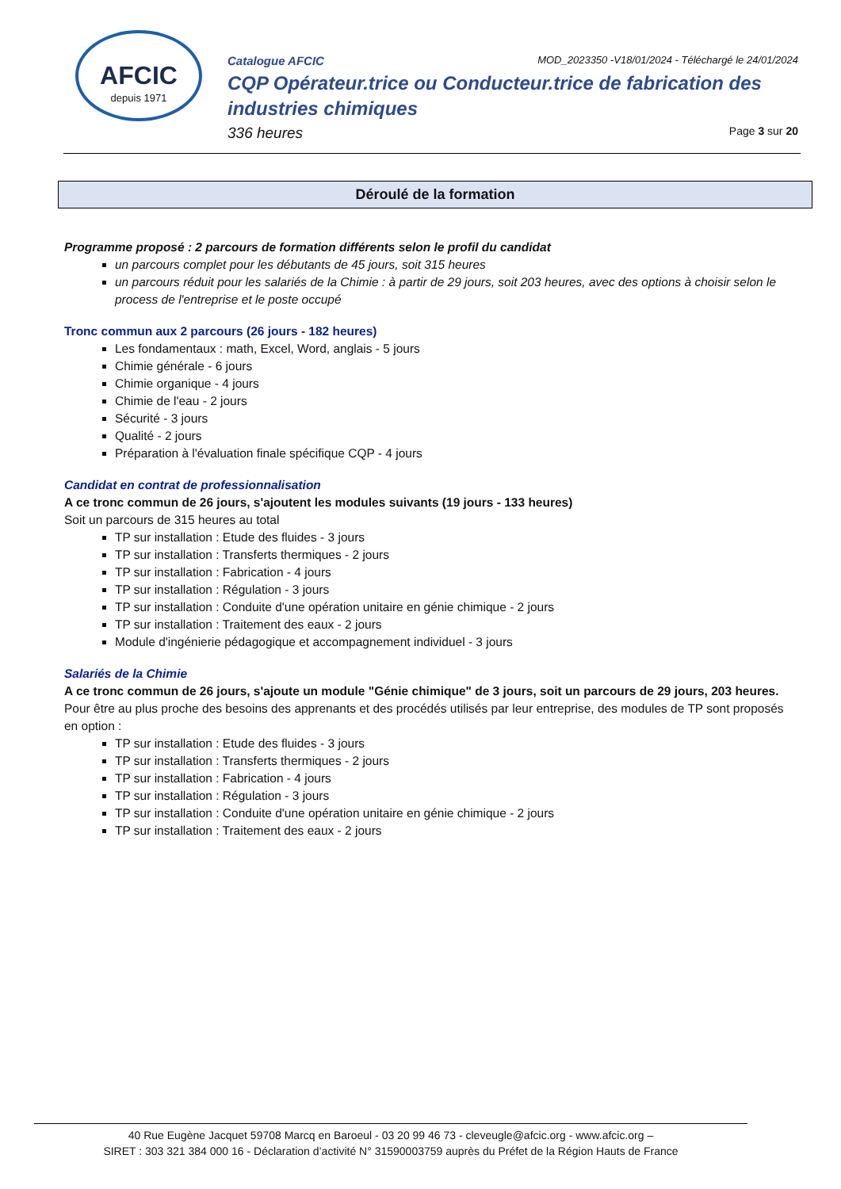AFCIC
depuis 1971
Catalogue AFCIC MOD_2023350 -V18/01/2024 - Téléchargé le 24/01/2024
CQP Opérateur.trice ou Conducteur.trice de fabrication des industries chimiques
336 heures Page 3 sur 20
Déroulé de la formation
Programme proposé : 2 parcours de formation différents selon le profil du candidat
un parcours complet pour les débutants de 45 jours, soit 315 heures
un parcours réduit pour les salariés de la Chimie : à partir de 29 jours, soit 203 heures, avec des options à choisir selon le process de l'entreprise et le poste occupé
Tronc commun aux 2 parcours (26 jours - 182 heures)
Les fondamentaux : math, Excel, Word, anglais - 5 jours
Chimie générale - 6 jours
Chimie organique - 4 jours
Chimie de l'eau - 2 jours
Sécurité - 3 jours
Qualité - 2 jours
Préparation à l'évaluation finale spécifique CQP - 4 jours
Candidat en contrat de professionnalisation
A ce tronc commun de 26 jours, s'ajoutent les modules suivants (19 jours - 133 heures)
Soit un parcours de 315 heures au total
TP sur installation : Etude des fluides - 3 jours
TP sur installation : Transferts thermiques - 2 jours
TP sur installation : Fabrication - 4 jours
TP sur installation : Régulation - 3 jours
TP sur installation : Conduite d'une opération unitaire en génie chimique - 2 jours
TP sur installation : Traitement des eaux - 2 jours
Module d'ingénierie pédagogique et accompagnement individuel - 3 jours
Salariés de la Chimie
A ce tronc commun de 26 jours, s'ajoute un module "Génie chimique" de 3 jours, soit un parcours de 29 jours, 203 heures.
Pour être au plus proche des besoins des apprenants et des procédés utilisés par leur entreprise, des modules de TP sont proposés en option :
TP sur installation : Etude des fluides - 3 jours
TP sur installation : Transferts thermiques - 2 jours
TP sur installation : Fabrication - 4 jours
TP sur installation : Régulation - 3 jours
TP sur installation : Conduite d'une opération unitaire en génie chimique - 2 jours
TP sur installation : Traitement des eaux - 2 jours
40 Rue Eugène Jacquet 59708 Marcq en Baroeul - 03 20 99 46 73 - cleveugle@afcic.org - www.afcic.org –
SIRET : 303 321 384 000 16 - Déclaration d’activité N° 31590003759 auprès du Préfet de la Région Hauts de France